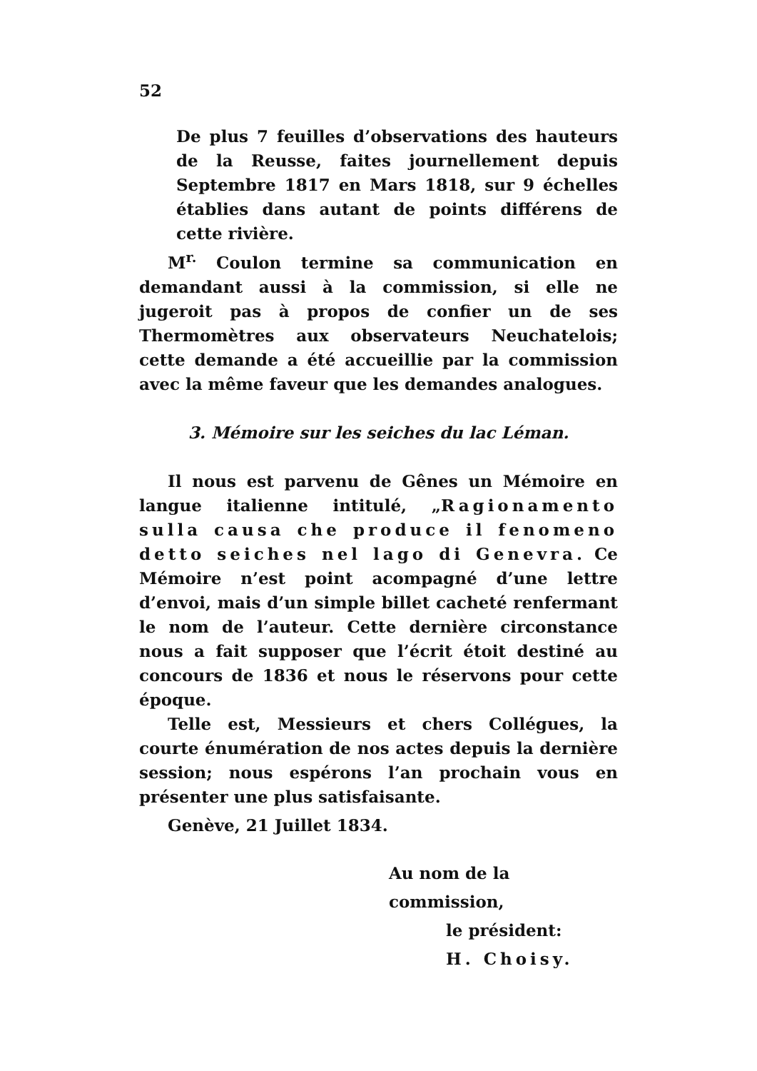52
De plus 7 feuilles d’observations des hauteurs de la Reusse, faites journellement depuis Septembre 1817 en Mars 1818, sur 9 échelles établies dans autant de points différens de cette rivière.
M<sup>r.</sup> Coulon termine sa communication en demandant aussi à la commission, si elle ne jugeroit pas à propos de confier un de ses Thermomètres aux observateurs Neuchatelois; cette demande a été accueillie par la commission avec la même faveur que les demandes analogues.
3. Mémoire sur les seiches du lac Léman.
Il nous est parvenu de Gênes un Mémoire en langue italienne intitulé, „Ragionamento sulla causa che produce il fenomeno detto seiches nel lago di Genevra. Ce Mémoire n’est point acompagné d’une lettre d’envoi, mais d’un simple billet cacheté renfermant le nom de l’auteur. Cette dernière circonstance nous a fait supposer que l’écrit étoit destiné au concours de 1836 et nous le réservons pour cette époque.
Telle est, Messieurs et chers Collégues, la courte énumération de nos actes depuis la dernière session; nous espérons l’an prochain vous en présenter une plus satisfaisante.
Genève, 21 Juillet 1834.
Au nom de la commission,
le président:
H. Choisy.